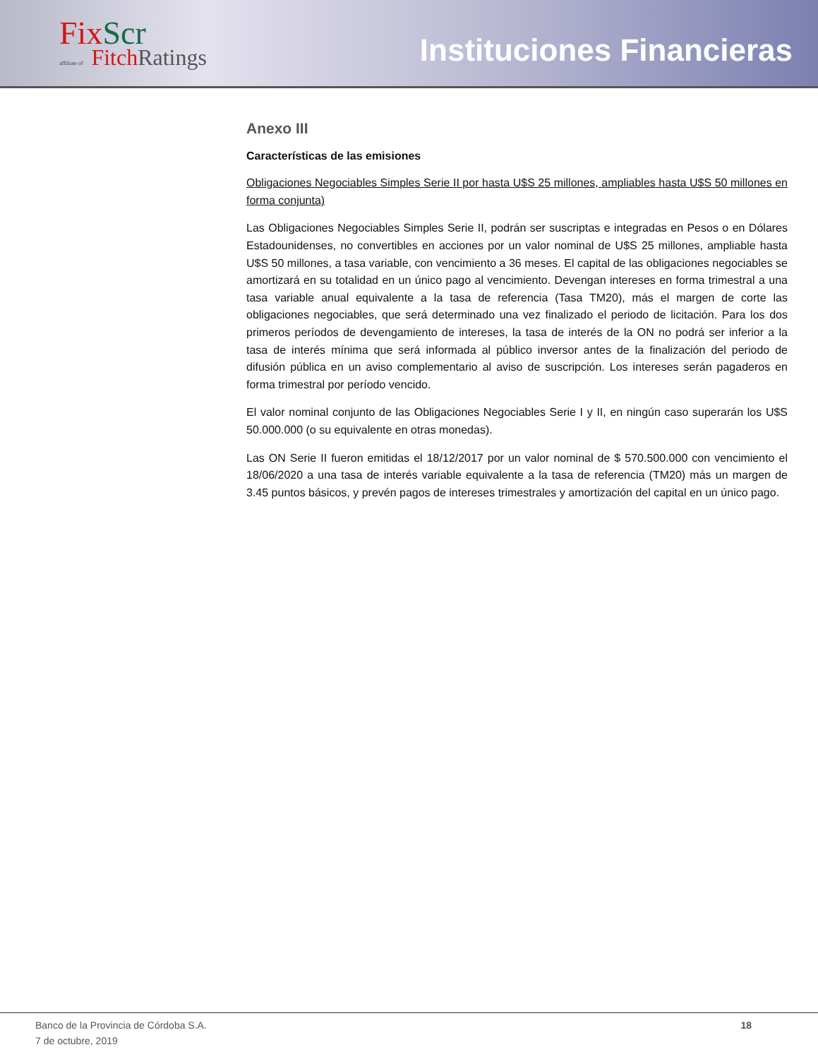FixScr
affiliate of FitchRatings
Instituciones Financieras
Anexo III
Características de las emisiones
Obligaciones Negociables Simples Serie II por hasta U$S 25 millones, ampliables hasta U$S 50 millones en forma conjunta)
Las Obligaciones Negociables Simples Serie II, podrán ser suscriptas e integradas en Pesos o en Dólares Estadounidenses, no convertibles en acciones por un valor nominal de U$S 25 millones, ampliable hasta U$S 50 millones, a tasa variable, con vencimiento a 36 meses. El capital de las obligaciones negociables se amortizará en su totalidad en un único pago al vencimiento. Devengan intereses en forma trimestral a una tasa variable anual equivalente a la tasa de referencia (Tasa TM20), más el margen de corte las obligaciones negociables, que será determinado una vez finalizado el periodo de licitación. Para los dos primeros períodos de devengamiento de intereses, la tasa de interés de la ON no podrá ser inferior a la tasa de interés mínima que será informada al público inversor antes de la finalización del periodo de difusión pública en un aviso complementario al aviso de suscripción. Los intereses serán pagaderos en forma trimestral por período vencido.
El valor nominal conjunto de las Obligaciones Negociables Serie I y II, en ningún caso superarán los U$S 50.000.000 (o su equivalente en otras monedas).
Las ON Serie II fueron emitidas el 18/12/2017 por un valor nominal de $ 570.500.000 con vencimiento el 18/06/2020 a una tasa de interés variable equivalente a la tasa de referencia (TM20) más un margen de 3.45 puntos básicos, y prevén pagos de intereses trimestrales y amortización del capital en un único pago.
Banco de la Provincia de Córdoba S.A.
7 de octubre, 2019
18